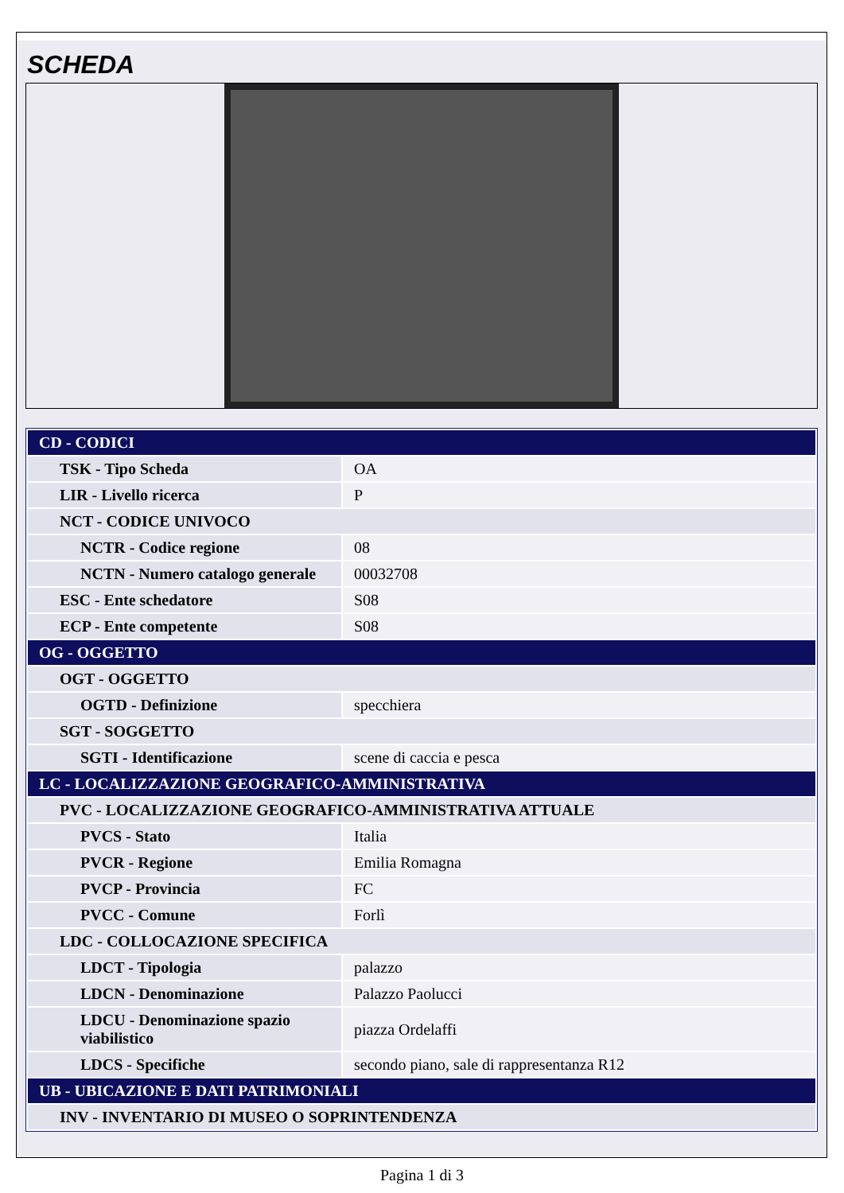SCHEDA
| CD - CODICI | |
| TSK - Tipo Scheda | OA |
| LIR - Livello ricerca | P |
| NCT - CODICE UNIVOCO | |
| NCTR - Codice regione | 08 |
| NCTN - Numero catalogo generale | 00032708 |
| ESC - Ente schedatore | S08 |
| ECP - Ente competente | S08 |
| OG - OGGETTO | |
| OGT - OGGETTO | |
| OGTD - Definizione | specchiera |
| SGT - SOGGETTO | |
| SGTI - Identificazione | scene di caccia e pesca |
| LC - LOCALIZZAZIONE GEOGRAFICO-AMMINISTRATIVA | |
| PVC - LOCALIZZAZIONE GEOGRAFICO-AMMINISTRATIVA ATTUALE | |
| PVCS - Stato | Italia |
| PVCR - Regione | Emilia Romagna |
| PVCP - Provincia | FC |
| PVCC - Comune | Forlì |
| LDC - COLLOCAZIONE SPECIFICA | |
| LDCT - Tipologia | palazzo |
| LDCN - Denominazione | Palazzo Paolucci |
| LDCU - Denominazione spazio viabilistico | piazza Ordelaffi |
| LDCS - Specifiche | secondo piano, sale di rappresentanza R12 |
| UB - UBICAZIONE E DATI PATRIMONIALI | |
| INV - INVENTARIO DI MUSEO O SOPRINTENDENZA | |
Pagina 1 di 3